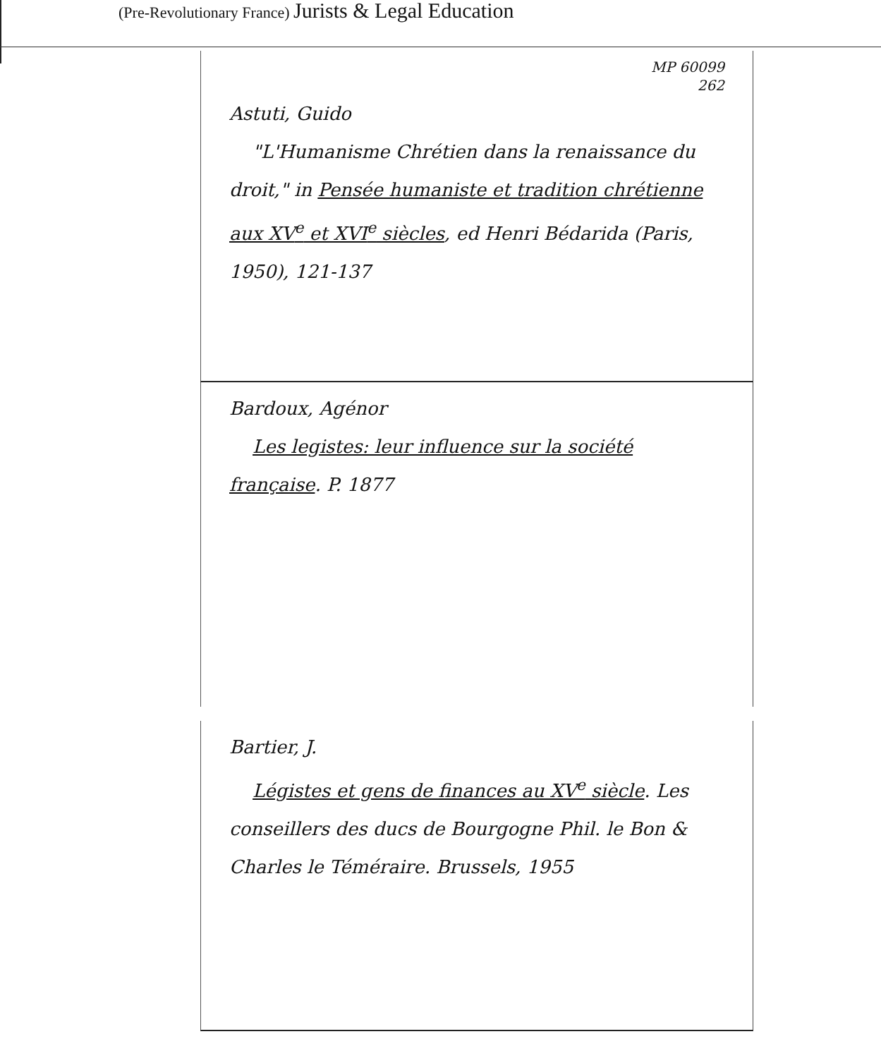(Pre-Revolutionary France) Jurists & Legal Education
MP 60099
262
Astuti, Guido
"L'Humanisme Chrétien dans la renaissance du droit," in Pensée humaniste et tradition chrétienne aux XV<sup>e</sup> et XVI<sup>e</sup> siècles, ed Henri Bédarida (Paris, 1950), 121-137
Bardoux, Agénor
Les legistes: leur influence sur la société française. P. 1877
Bartier, J.
Légistes et gens de finances au XV<sup>e</sup> siècle. Les conseillers des ducs de Bourgogne Phil. le Bon & Charles le Téméraire. Brussels, 1955